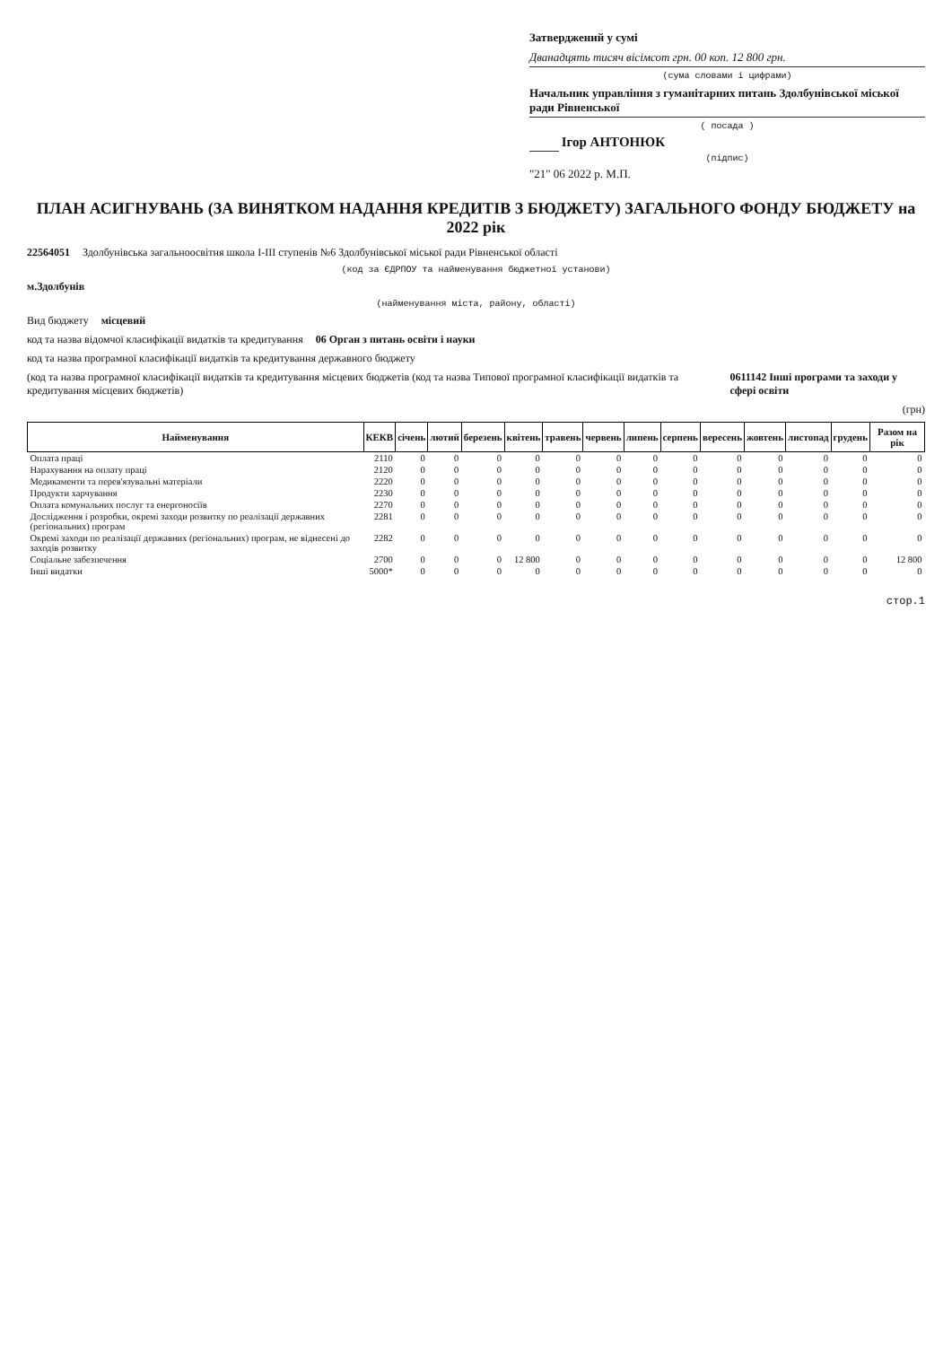Затверджений у сумі
Дванадцять тисяч вісімсот грн. 00 коп. 12 800 грн.
(сума словами і цифрами)
Начальник управління з гуманітарних питань Здолбунівської міської ради Рівненської
( посада )
Ігор АНТОНЮК
(підпис)
"21" 06 2022 р. М.П.
ПЛАН АСИГНУВАНЬ (ЗА ВИНЯТКОМ НАДАННЯ КРЕДИТІВ З БЮДЖЕТУ) ЗАГАЛЬНОГО ФОНДУ БЮДЖЕТУ на 2022 рік
22564051 Здолбунівська загальноосвітня школа І-ІІІ ступенів №6 Здолбунівської міської ради Рівненської області
(код за ЄДРПОУ та найменування бюджетної установи)
м.Здолбунів
(найменування міста, району, області)
Вид бюджету місцевий
код та назва відомчої класифікації видатків та кредитування 06 Орган з питань освіти і науки
код та назва програмної класифікації видатків та кредитування державного бюджету
(код та назва програмної класифікації видатків та кредитування місцевих бюджетів (код та назва Типової програмної класифікації видатків та кредитування місцевих бюджетів) 0611142 Інші програми та заходи у сфері освіти
(грн)
| Найменування | КЕКВ | січень | лютий | березень | квітень | травень | червень | липень | серпень | вересень | жовтень | листопад | грудень | Разом на рік |
| --- | --- | --- | --- | --- | --- | --- | --- | --- | --- | --- | --- | --- | --- | --- |
| Оплата праці | 2110 | 0 | 0 | 0 | 0 | 0 | 0 | 0 | 0 | 0 | 0 | 0 | 0 | 0 |
| Нарахування на оплату праці | 2120 | 0 | 0 | 0 | 0 | 0 | 0 | 0 | 0 | 0 | 0 | 0 | 0 | 0 |
| Медикаменти та перев'язувальні матеріали | 2220 | 0 | 0 | 0 | 0 | 0 | 0 | 0 | 0 | 0 | 0 | 0 | 0 | 0 |
| Продукти харчування | 2230 | 0 | 0 | 0 | 0 | 0 | 0 | 0 | 0 | 0 | 0 | 0 | 0 | 0 |
| Оплата комунальних послуг та енергоносіїв | 2270 | 0 | 0 | 0 | 0 | 0 | 0 | 0 | 0 | 0 | 0 | 0 | 0 | 0 |
| Дослідження і розробки, окремі заходи розвитку по реалізації державних (регіональних) програм | 2281 | 0 | 0 | 0 | 0 | 0 | 0 | 0 | 0 | 0 | 0 | 0 | 0 | 0 |
| Окремі заходи по реалізації державних (регіональних) програм, не віднесені до заходів розвитку | 2282 | 0 | 0 | 0 | 0 | 0 | 0 | 0 | 0 | 0 | 0 | 0 | 0 | 0 |
| Соціальне забезпечення | 2700 | 0 | 0 | 0 | 12 800 | 0 | 0 | 0 | 0 | 0 | 0 | 0 | 0 | 12 800 |
| Інші видатки | 5000* | 0 | 0 | 0 | 0 | 0 | 0 | 0 | 0 | 0 | 0 | 0 | 0 | 0 |
стор.1